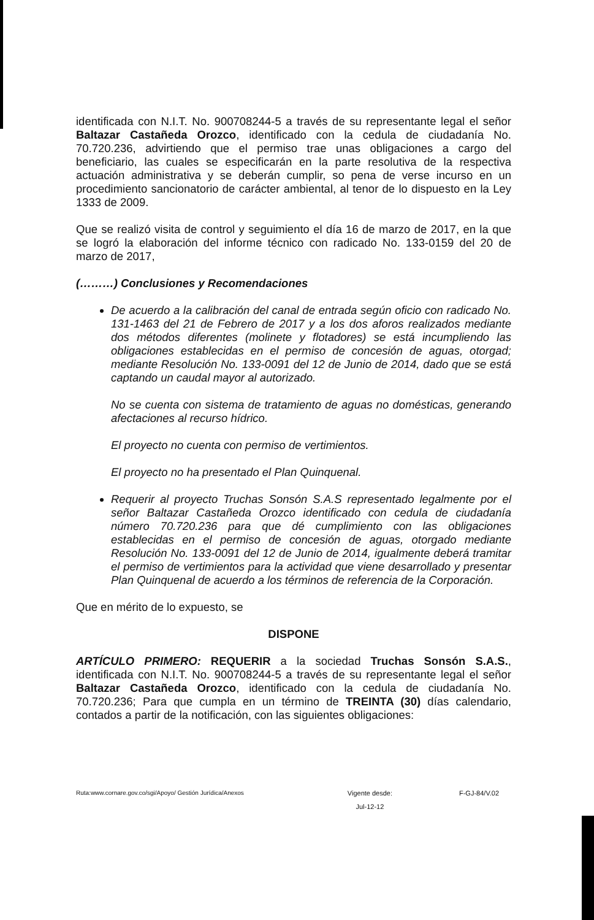identificada con N.I.T. No. 900708244-5 a través de su representante legal el señor Baltazar Castañeda Orozco, identificado con la cedula de ciudadanía No. 70.720.236, advirtiendo que el permiso trae unas obligaciones a cargo del beneficiario, las cuales se especificarán en la parte resolutiva de la respectiva actuación administrativa y se deberán cumplir, so pena de verse incurso en un procedimiento sancionatorio de carácter ambiental, al tenor de lo dispuesto en la Ley 1333 de 2009.
Que se realizó visita de control y seguimiento el día 16 de marzo de 2017, en la que se logró la elaboración del informe técnico con radicado No. 133-0159 del 20 de marzo de 2017,
(………) Conclusiones y Recomendaciones
De acuerdo a la calibración del canal de entrada según oficio con radicado No. 131-1463 del 21 de Febrero de 2017 y a los dos aforos realizados mediante dos métodos diferentes (molinete y flotadores) se está incumpliendo las obligaciones establecidas en el permiso de concesión de aguas, otorgad; mediante Resolución No. 133-0091 del 12 de Junio de 2014, dado que se está captando un caudal mayor al autorizado.
No se cuenta con sistema de tratamiento de aguas no domésticas, generando afectaciones al recurso hídrico.
El proyecto no cuenta con permiso de vertimientos.
El proyecto no ha presentado el Plan Quinquenal.
Requerir al proyecto Truchas Sonsón S.A.S representado legalmente por el señor Baltazar Castañeda Orozco identificado con cedula de ciudadanía número 70.720.236 para que dé cumplimiento con las obligaciones establecidas en el permiso de concesión de aguas, otorgado mediante Resolución No. 133-0091 del 12 de Junio de 2014, igualmente deberá tramitar el permiso de vertimientos para la actividad que viene desarrollado y presentar Plan Quinquenal de acuerdo a los términos de referencia de la Corporación.
Que en mérito de lo expuesto, se
DISPONE
ARTÍCULO PRIMERO: REQUERIR a la sociedad Truchas Sonsón S.A.S., identificada con N.I.T. No. 900708244-5 a través de su representante legal el señor Baltazar Castañeda Orozco, identificado con la cedula de ciudadanía No. 70.720.236; Para que cumpla en un término de TREINTA (30) días calendario, contados a partir de la notificación, con las siguientes obligaciones:
Ruta:www.cornare.gov.co/sgi/Apoyo/ Gestión Jurídica/Anexos Vigente desde:
Jul-12-12 F-GJ-84/V.02